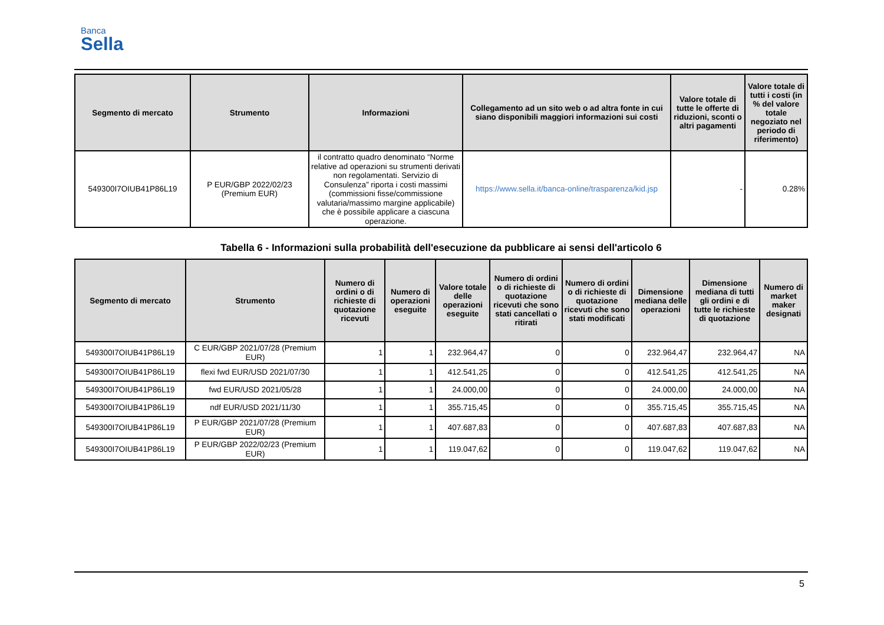Banca
Sella
| Segmento di mercato | Strumento | Informazioni | Collegamento ad un sito web o ad altra fonte in cui siano disponibili maggiori informazioni sui costi | Valore totale di tutte le offerte di riduzioni, sconti o altri pagamenti | Valore totale di tutti i costi (in % del valore totale negoziato nel periodo di riferimento) |
| --- | --- | --- | --- | --- | --- |
| 549300I7OIUB41P86L19 | P EUR/GBP 2022/02/23 (Premium EUR) | il contratto quadro denominato “Norme relative ad operazioni su strumenti derivati non regolamentati. Servizio di Consulenza” riporta i costi massimi (commissioni fisse/commissione valutaria/massimo margine applicabile) che è possibile applicare a ciascuna operazione. | https://www.sella.it/banca-online/trasparenza/kid.jsp | - | 0.28% |
Tabella 6 - Informazioni sulla probabilità dell'esecuzione da pubblicare ai sensi dell'articolo 6
| Segmento di mercato | Strumento | Numero di ordini o di richieste di quotazione ricevuti | Numero di operazioni eseguite | Valore totale delle operazioni eseguite | Numero di ordini o di richieste di quotazione ricevuti che sono stati cancellati o ritirati | Numero di ordini o di richieste di quotazione ricevuti che sono stati modificati | Dimensione mediana delle operazioni | Dimensione mediana di tutti gli ordini e di tutte le richieste di quotazione | Numero di market maker designati |
| --- | --- | --- | --- | --- | --- | --- | --- | --- | --- |
| 549300I7OIUB41P86L19 | C EUR/GBP 2021/07/28 (Premium EUR) | 1 | 1 | 232.964,47 | 0 | 0 | 232.964,47 | 232.964,47 | NA |
| 549300I7OIUB41P86L19 | flexi fwd EUR/USD 2021/07/30 | 1 | 1 | 412.541,25 | 0 | 0 | 412.541,25 | 412.541,25 | NA |
| 549300I7OIUB41P86L19 | fwd EUR/USD 2021/05/28 | 1 | 1 | 24.000,00 | 0 | 0 | 24.000,00 | 24.000,00 | NA |
| 549300I7OIUB41P86L19 | ndf EUR/USD 2021/11/30 | 1 | 1 | 355.715,45 | 0 | 0 | 355.715,45 | 355.715,45 | NA |
| 549300I7OIUB41P86L19 | P EUR/GBP 2021/07/28 (Premium EUR) | 1 | 1 | 407.687,83 | 0 | 0 | 407.687,83 | 407.687,83 | NA |
| 549300I7OIUB41P86L19 | P EUR/GBP 2022/02/23 (Premium EUR) | 1 | 1 | 119.047,62 | 0 | 0 | 119.047,62 | 119.047,62 | NA |
5